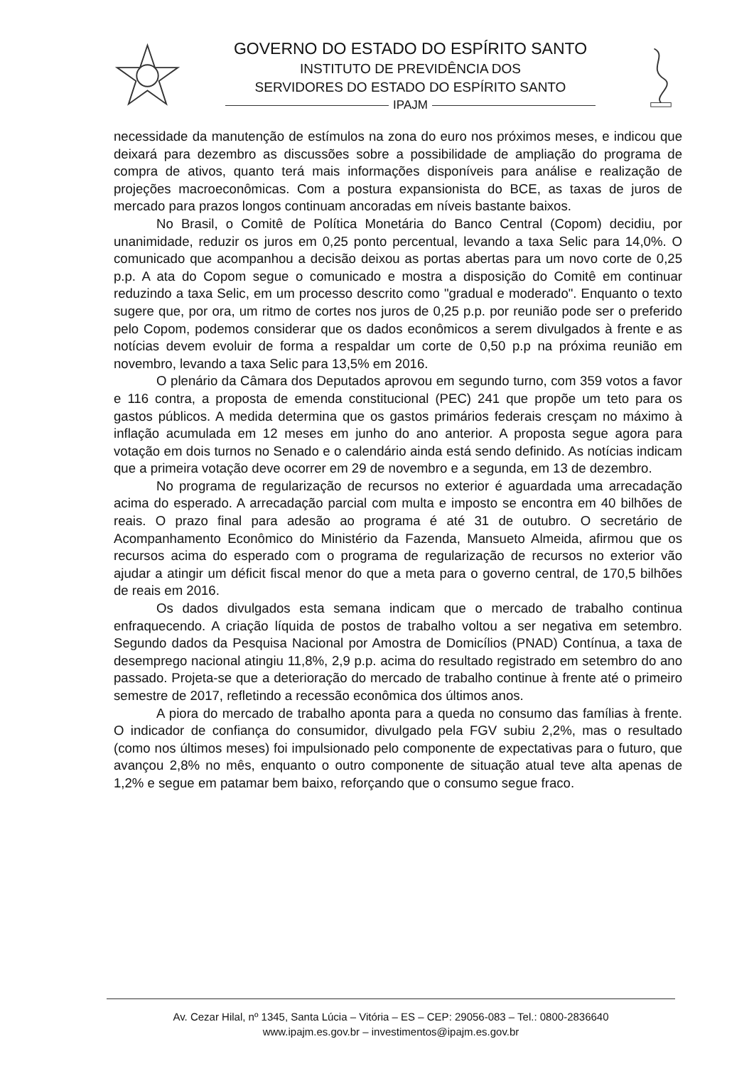GOVERNO DO ESTADO DO ESPÍRITO SANTO
INSTITUTO DE PREVIDÊNCIA DOS
SERVIDORES DO ESTADO DO ESPÍRITO SANTO
IPAJM
necessidade da manutenção de estímulos na zona do euro nos próximos meses, e indicou que deixará para dezembro as discussões sobre a possibilidade de ampliação do programa de compra de ativos, quanto terá mais informações disponíveis para análise e realização de projeções macroeconômicas. Com a postura expansionista do BCE, as taxas de juros de mercado para prazos longos continuam ancoradas em níveis bastante baixos.
No Brasil, o Comitê de Política Monetária do Banco Central (Copom) decidiu, por unanimidade, reduzir os juros em 0,25 ponto percentual, levando a taxa Selic para 14,0%. O comunicado que acompanhou a decisão deixou as portas abertas para um novo corte de 0,25 p.p. A ata do Copom segue o comunicado e mostra a disposição do Comitê em continuar reduzindo a taxa Selic, em um processo descrito como "gradual e moderado". Enquanto o texto sugere que, por ora, um ritmo de cortes nos juros de 0,25 p.p. por reunião pode ser o preferido pelo Copom, podemos considerar que os dados econômicos a serem divulgados à frente e as notícias devem evoluir de forma a respaldar um corte de 0,50 p.p na próxima reunião em novembro, levando a taxa Selic para 13,5% em 2016.
O plenário da Câmara dos Deputados aprovou em segundo turno, com 359 votos a favor e 116 contra, a proposta de emenda constitucional (PEC) 241 que propõe um teto para os gastos públicos. A medida determina que os gastos primários federais cresçam no máximo à inflação acumulada em 12 meses em junho do ano anterior. A proposta segue agora para votação em dois turnos no Senado e o calendário ainda está sendo definido. As notícias indicam que a primeira votação deve ocorrer em 29 de novembro e a segunda, em 13 de dezembro.
No programa de regularização de recursos no exterior é aguardada uma arrecadação acima do esperado. A arrecadação parcial com multa e imposto se encontra em 40 bilhões de reais. O prazo final para adesão ao programa é até 31 de outubro. O secretário de Acompanhamento Econômico do Ministério da Fazenda, Mansueto Almeida, afirmou que os recursos acima do esperado com o programa de regularização de recursos no exterior vão ajudar a atingir um déficit fiscal menor do que a meta para o governo central, de 170,5 bilhões de reais em 2016.
Os dados divulgados esta semana indicam que o mercado de trabalho continua enfraquecendo. A criação líquida de postos de trabalho voltou a ser negativa em setembro. Segundo dados da Pesquisa Nacional por Amostra de Domicílios (PNAD) Contínua, a taxa de desemprego nacional atingiu 11,8%, 2,9 p.p. acima do resultado registrado em setembro do ano passado. Projeta-se que a deterioração do mercado de trabalho continue à frente até o primeiro semestre de 2017, refletindo a recessão econômica dos últimos anos.
A piora do mercado de trabalho aponta para a queda no consumo das famílias à frente. O indicador de confiança do consumidor, divulgado pela FGV subiu 2,2%, mas o resultado (como nos últimos meses) foi impulsionado pelo componente de expectativas para o futuro, que avançou 2,8% no mês, enquanto o outro componente de situação atual teve alta apenas de 1,2% e segue em patamar bem baixo, reforçando que o consumo segue fraco.
Av. Cezar Hilal, nº 1345, Santa Lúcia – Vitória – ES – CEP: 29056-083 – Tel.: 0800-2836640
www.ipajm.es.gov.br – investimentos@ipajm.es.gov.br